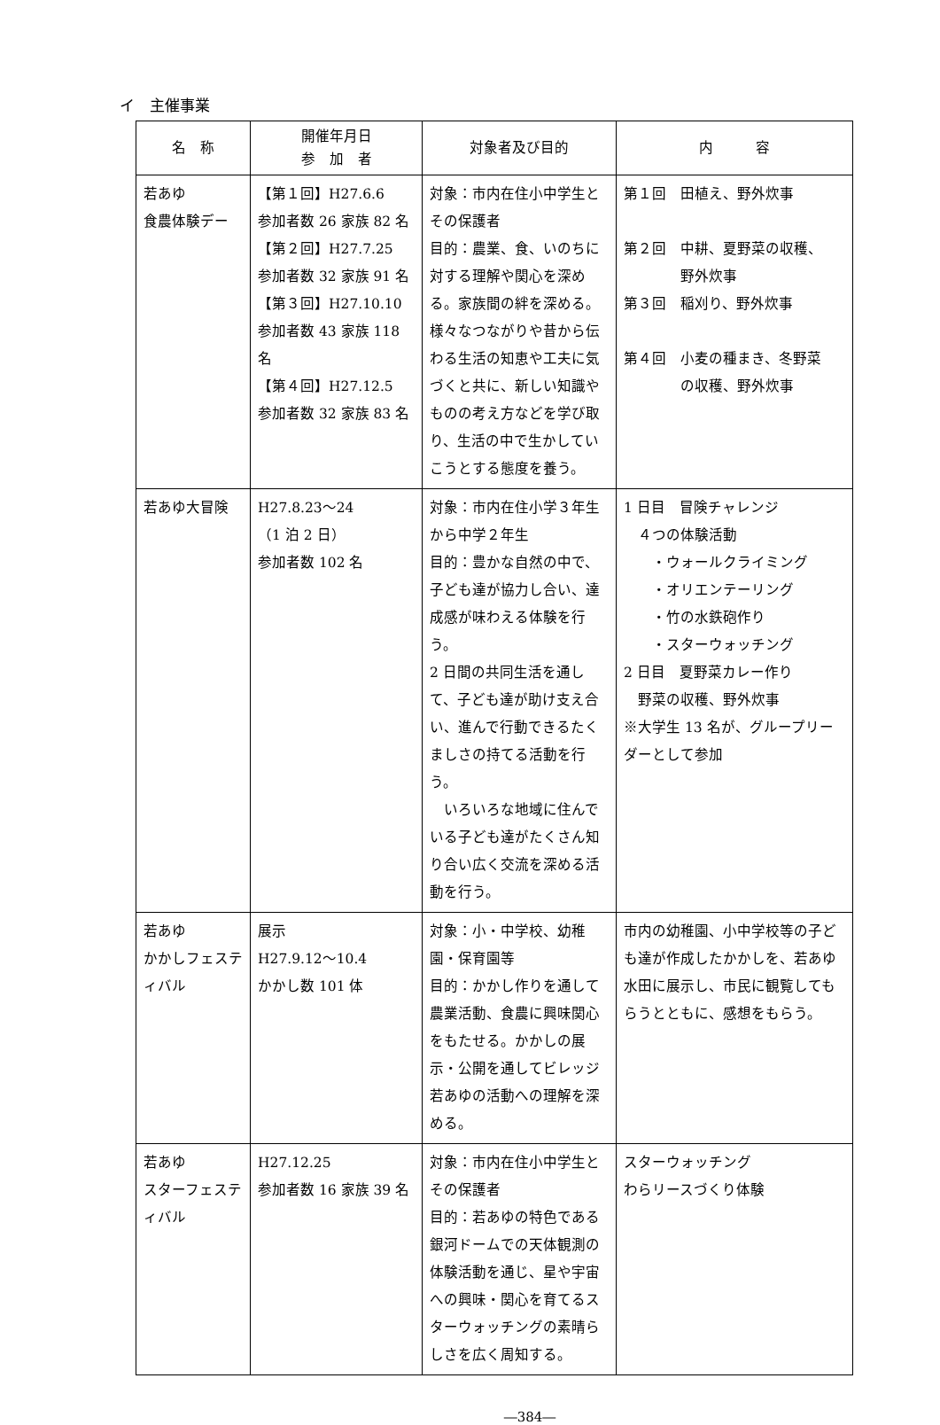イ　主催事業
| 名 称 | 開催年月日 参 加 者 | 対象者及び目的 | 内 容 |
| --- | --- | --- | --- |
| 若あゆ 食農体験デー | 【第１回】H27.6.6 参加者数 26 家族 82 名 【第２回】H27.7.25 参加者数 32 家族 91 名 【第３回】H27.10.10 参加者数 43 家族 118 名 【第４回】H27.12.5 参加者数 32 家族 83 名 | 対象：市内在住小中学生とその保護者 目的：農業、食、いのちに対する理解や関心を深める。家族間の絆を深める。 様々なつながりや昔から伝わる生活の知恵や工夫に気づくと共に、新しい知識やものの考え方などを学び取り、生活の中で生かしていこうとする態度を養う。 | 第１回 田植え、野外炊事 第２回 中耕、夏野菜の収穫、 野外炊事 第３回 稲刈り、野外炊事 第４回 小麦の種まき、冬野菜 の収穫、野外炊事 |
| 若あゆ大冒険 | H27.8.23～24 （1 泊 2 日） 参加者数 102 名 | 対象：市内在住小学３年生から中学２年生 目的：豊かな自然の中で、子ども達が協力し合い、達成感が味わえる体験を行う。 2 日間の共同生活を通して、子ども達が助け支え合い、進んで行動できるたくましさの持てる活動を行う。 いろいろな地域に住んでいる子ども達がたくさん知り合い広く交流を深める活動を行う。 | 1 日目 冒険チャレンジ ４つの体験活動 ・ウォールクライミング ・オリエンテーリング ・竹の水鉄砲作り ・スターウォッチング 2 日目 夏野菜カレー作り 野菜の収穫、野外炊事 ※大学生 13 名が、グループリーダーとして参加 |
| 若あゆ かかしフェスティバル | 展示 H27.9.12～10.4 かかし数 101 体 | 対象：小・中学校、幼稚園・保育園等 目的：かかし作りを通して農業活動、食農に興味関心をもたせる。かかしの展示・公開を通してビレッジ若あゆの活動への理解を深める。 | 市内の幼稚園、小中学校等の子ども達が作成したかかしを、若あゆ水田に展示し、市民に観覧してもらうとともに、感想をもらう。 |
| 若あゆ スターフェスティバル | H27.12.25 参加者数 16 家族 39 名 | 対象：市内在住小中学生とその保護者 目的：若あゆの特色である銀河ドームでの天体観測の体験活動を通じ、星や宇宙への興味・関心を育てるスターウォッチングの素晴らしさを広く周知する。 | スターウォッチング わらリースづくり体験 |
―384―